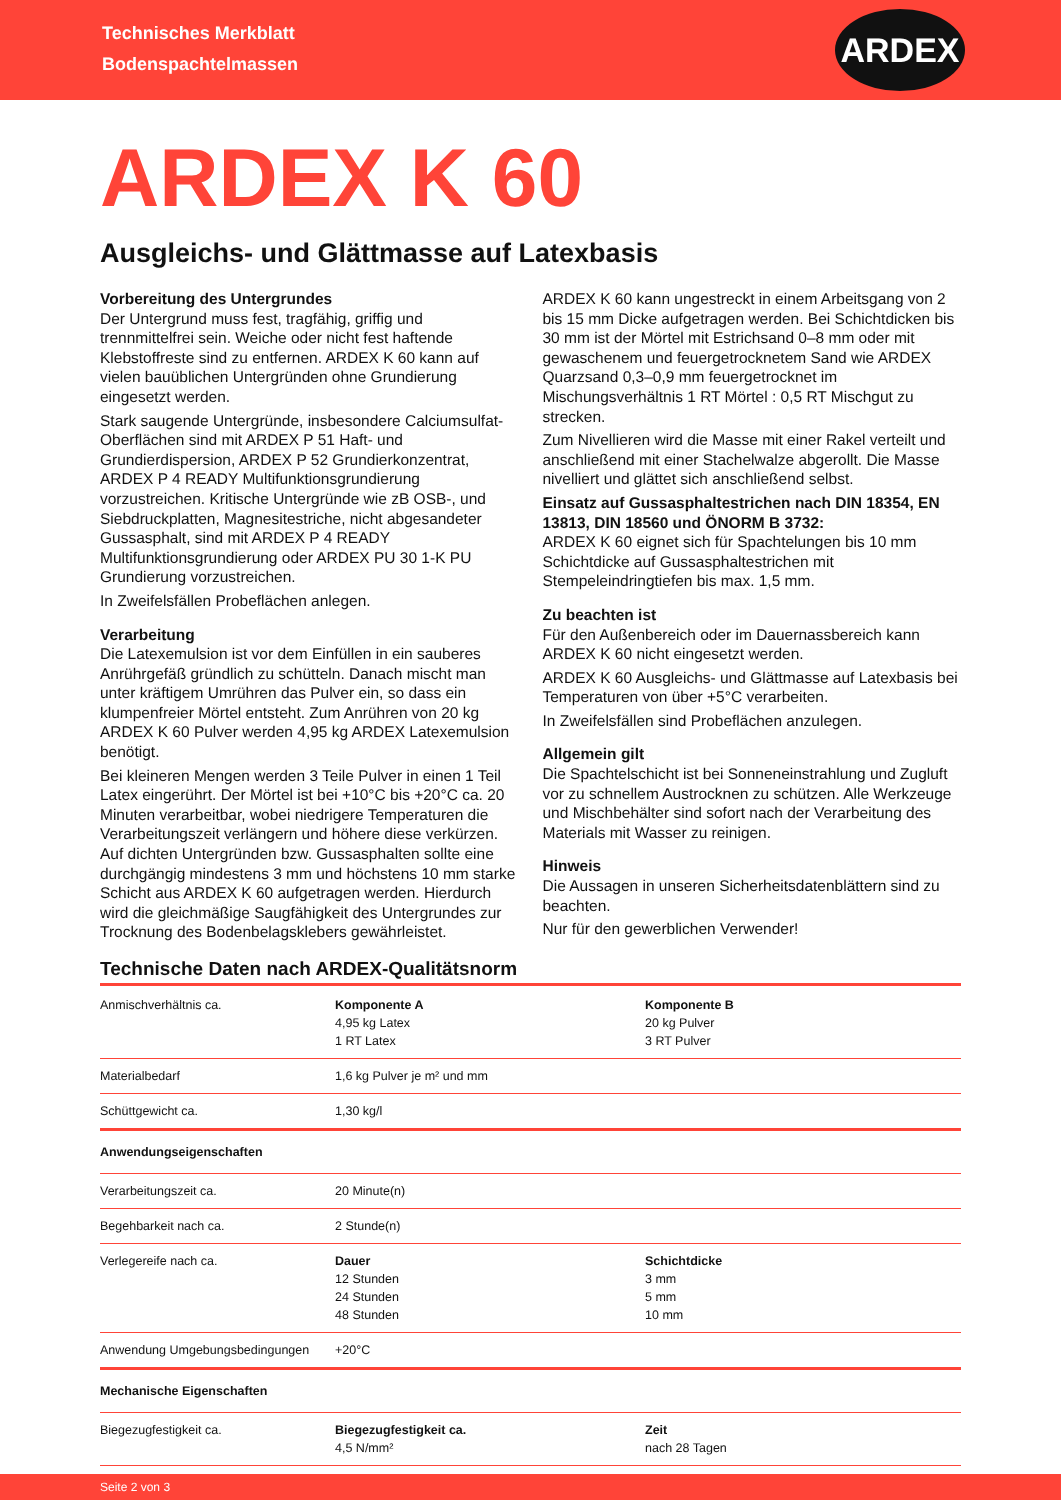Technisches Merkblatt
Bodenspachtelmassen
ARDEX
ARDEX K 60
Ausgleichs- und Glättmasse auf Latexbasis
Vorbereitung des Untergrundes
Der Untergrund muss fest, tragfähig, griffig und trennmittelfrei sein. Weiche oder nicht fest haftende Klebstoffreste sind zu entfernen. ARDEX K 60 kann auf vielen bauüblichen Untergründen ohne Grundierung eingesetzt werden.
Stark saugende Untergründe, insbesondere Calciumsulfat-Oberflächen sind mit ARDEX P 51 Haft- und Grundierdispersion, ARDEX P 52 Grundierkonzentrat, ARDEX P 4 READY Multifunktionsgrundierung vorzustreichen. Kritische Untergründe wie zB OSB-, und Siebdruckplatten, Magnesitestriche, nicht abgesandeter Gussasphalt, sind mit ARDEX P 4 READY Multifunktionsgrundierung oder ARDEX PU 30 1-K PU Grundierung vorzustreichen.
In Zweifelsfällen Probeflächen anlegen.
Verarbeitung
Die Latexemulsion ist vor dem Einfüllen in ein sauberes Anrührgefäß gründlich zu schütteln. Danach mischt man unter kräftigem Umrühren das Pulver ein, so dass ein klumpenfreier Mörtel entsteht. Zum Anrühren von 20 kg ARDEX K 60 Pulver werden 4,95 kg ARDEX Latexemulsion benötigt.
Bei kleineren Mengen werden 3 Teile Pulver in einen 1 Teil Latex eingerührt. Der Mörtel ist bei +10°C bis +20°C ca. 20 Minuten verarbeitbar, wobei niedrigere Temperaturen die Verarbeitungszeit verlängern und höhere diese verkürzen. Auf dichten Untergründen bzw. Gussasphalten sollte eine durchgängig mindestens 3 mm und höchstens 10 mm starke Schicht aus ARDEX K 60 aufgetragen werden. Hierdurch wird die gleichmäßige Saugfähigkeit des Untergrundes zur Trocknung des Bodenbelagsklebers gewährleistet.
ARDEX K 60 kann ungestreckt in einem Arbeitsgang von 2 bis 15 mm Dicke aufgetragen werden. Bei Schichtdicken bis 30 mm ist der Mörtel mit Estrichsand 0–8 mm oder mit gewaschenem und feuergetrocknetem Sand wie ARDEX Quarzsand 0,3–0,9 mm feuergetrocknet im Mischungsverhältnis 1 RT Mörtel : 0,5 RT Mischgut zu strecken.
Zum Nivellieren wird die Masse mit einer Rakel verteilt und anschließend mit einer Stachelwalze abgerollt. Die Masse nivelliert und glättet sich anschließend selbst.
Einsatz auf Gussasphaltestrichen nach DIN 18354, EN 13813, DIN 18560 und ÖNORM B 3732:
ARDEX K 60 eignet sich für Spachtelungen bis 10 mm Schichtdicke auf Gussasphaltestrichen mit Stempeleindringtiefen bis max. 1,5 mm.
Zu beachten ist
Für den Außenbereich oder im Dauernassbereich kann ARDEX K 60 nicht eingesetzt werden.
ARDEX K 60 Ausgleichs- und Glättmasse auf Latexbasis bei Temperaturen von über +5°C verarbeiten.
In Zweifelsfällen sind Probeflächen anzulegen.
Allgemein gilt
Die Spachtelschicht ist bei Sonneneinstrahlung und Zugluft vor zu schnellem Austrocknen zu schützen. Alle Werkzeuge und Mischbehälter sind sofort nach der Verarbeitung des Materials mit Wasser zu reinigen.
Hinweis
Die Aussagen in unseren Sicherheitsdatenblättern sind zu beachten.
Nur für den gewerblichen Verwender!
Technische Daten nach ARDEX-Qualitätsnorm
| Anmischverhältnis ca. | Komponente A 4,95 kg Latex 1 RT Latex | Komponente B 20 kg Pulver 3 RT Pulver |
| Materialbedarf | 1,6 kg Pulver je m² und mm | |
| Schüttgewicht ca. | 1,30 kg/l | |
| Anwendungseigenschaften | | |
| Verarbeitungszeit ca. | 20 Minute(n) | |
| Begehbarkeit nach ca. | 2 Stunde(n) | |
| Verlegereife nach ca. | Dauer 12 Stunden 24 Stunden 48 Stunden | Schichtdicke 3 mm 5 mm 10 mm |
| Anwendung Umgebungsbedingungen | +20°C | |
| Mechanische Eigenschaften | | |
| Biegezugfestigkeit ca. | Biegezugfestigkeit ca. 4,5 N/mm² | Zeit nach 28 Tagen |
Seite 2 von 3